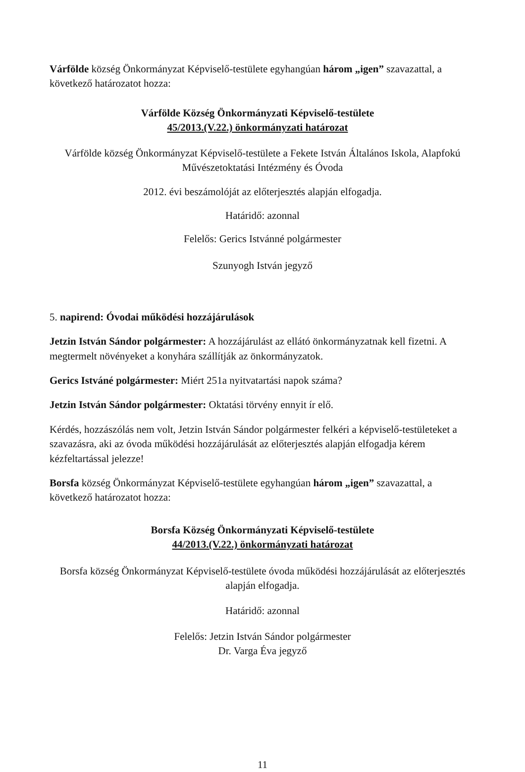Várfölde község Önkormányzat Képviselő-testülete egyhangúan három „igen” szavazattal, a következő határozatot hozza:
Várfölde Község Önkormányzati Képviselő-testülete
45/2013.(V.22.) önkormányzati határozat
Várfölde község Önkormányzat Képviselő-testülete a Fekete István Általános Iskola, Alapfokú Művészetoktatási Intézmény és Óvoda
2012. évi beszámolóját az előterjesztés alapján elfogadja.
Határidő: azonnal
Felelős: Gerics Istvánné polgármester
Szunyogh István jegyző
5. napirend: Óvodai működési hozzájárulások
Jetzin István Sándor polgármester: A hozzájárulást az ellátó önkormányzatnak kell fizetni. A megtermelt növényeket a konyhára szállítják az önkormányzatok.
Gerics Istváné polgármester: Miért 251a nyitvatartási napok száma?
Jetzin István Sándor polgármester: Oktatási törvény ennyit ír elő.
Kérdés, hozzászólás nem volt, Jetzin István Sándor polgármester felkéri a képviselő-testületeket a szavazásra, aki az óvoda működési hozzájárulását az előterjesztés alapján elfogadja kérem kézfeltartással jelezze!
Borsfa község Önkormányzat Képviselő-testülete egyhangúan három „igen” szavazattal, a következő határozatot hozza:
Borsfa Község Önkormányzati Képviselő-testülete
44/2013.(V.22.) önkormányzati határozat
Borsfa község Önkormányzat Képviselő-testülete óvoda működési hozzájárulását az előterjesztés alapján elfogadja.
Határidő: azonnal
Felelős: Jetzin István Sándor polgármester
Dr. Varga Éva jegyző
11